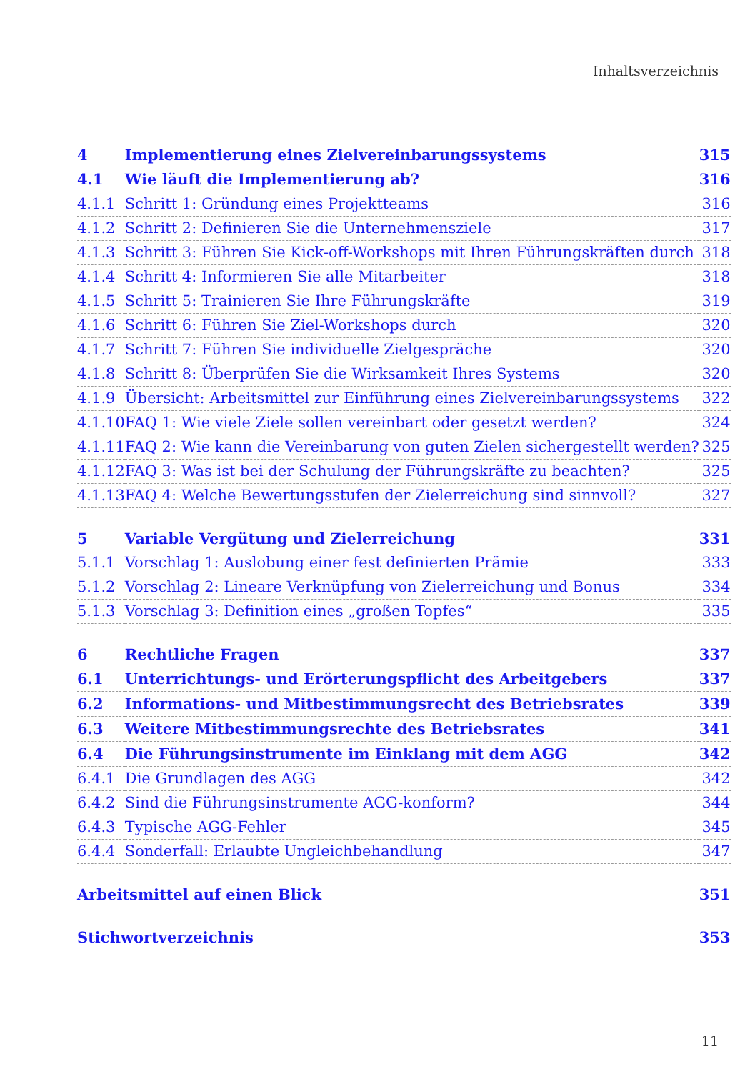Inhaltsverzeichnis
| 4 | Implementierung eines Zielvereinbarungssystems | 315 |
| 4.1 | Wie läuft die Implementierung ab? | 316 |
| 4.1.1 | Schritt 1: Gründung eines Projektteams | 316 |
| 4.1.2 | Schritt 2: Definieren Sie die Unternehmensziele | 317 |
| 4.1.3 | Schritt 3: Führen Sie Kick-off-Workshops mit Ihren Führungskräften durch | 318 |
| 4.1.4 | Schritt 4: Informieren Sie alle Mitarbeiter | 318 |
| 4.1.5 | Schritt 5: Trainieren Sie Ihre Führungskräfte | 319 |
| 4.1.6 | Schritt 6: Führen Sie Ziel-Workshops durch | 320 |
| 4.1.7 | Schritt 7: Führen Sie individuelle Zielgespräche | 320 |
| 4.1.8 | Schritt 8: Überprüfen Sie die Wirksamkeit Ihres Systems | 320 |
| 4.1.9 | Übersicht: Arbeitsmittel zur Einführung eines Zielvereinbarungssystems | 322 |
| 4.1.10 | FAQ 1: Wie viele Ziele sollen vereinbart oder gesetzt werden? | 324 |
| 4.1.11 | FAQ 2: Wie kann die Vereinbarung von guten Zielen sichergestellt werden? | 325 |
| 4.1.12 | FAQ 3: Was ist bei der Schulung der Führungskräfte zu beachten? | 325 |
| 4.1.13 | FAQ 4: Welche Bewertungsstufen der Zielerreichung sind sinnvoll? | 327 |
| 5 | Variable Vergütung und Zielerreichung | 331 |
| 5.1.1 | Vorschlag 1: Auslobung einer fest definierten Prämie | 333 |
| 5.1.2 | Vorschlag 2: Lineare Verknüpfung von Zielerreichung und Bonus | 334 |
| 5.1.3 | Vorschlag 3: Definition eines „großen Topfes“ | 335 |
| 6 | Rechtliche Fragen | 337 |
| 6.1 | Unterrichtungs- und Erörterungspflicht des Arbeitgebers | 337 |
| 6.2 | Informations- und Mitbestimmungsrecht des Betriebsrates | 339 |
| 6.3 | Weitere Mitbestimmungsrechte des Betriebsrates | 341 |
| 6.4 | Die Führungsinstrumente im Einklang mit dem AGG | 342 |
| 6.4.1 | Die Grundlagen des AGG | 342 |
| 6.4.2 | Sind die Führungsinstrumente AGG-konform? | 344 |
| 6.4.3 | Typische AGG-Fehler | 345 |
| 6.4.4 | Sonderfall: Erlaubte Ungleichbehandlung | 347 |
| Arbeitsmittel auf einen Blick | | 351 |
| Stichwortverzeichnis | | 353 |
11